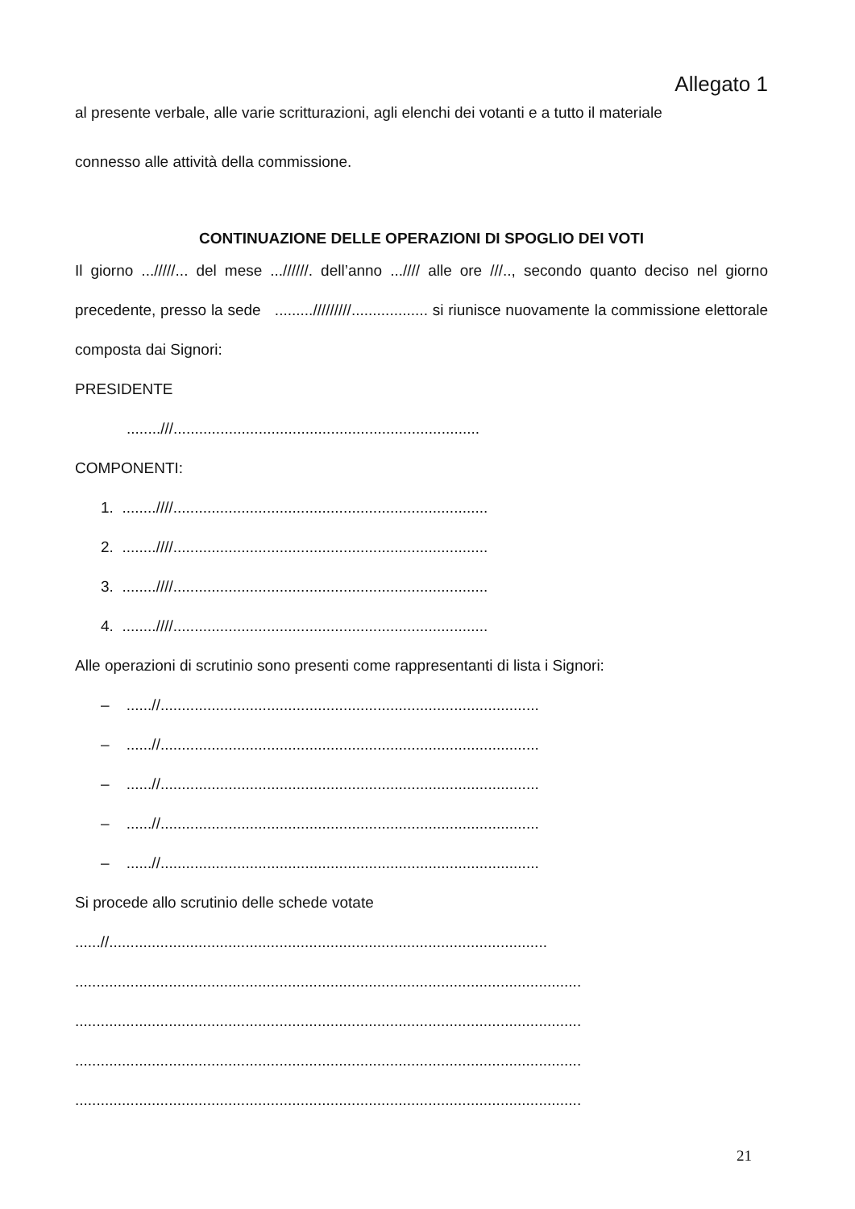Allegato 1
al presente verbale, alle varie scritturazioni, agli elenchi dei votanti e a tutto il materiale
connesso alle attività della commissione.
CONTINUAZIONE DELLE OPERAZIONI DI SPOGLIO DEI VOTI
Il giorno .../////... del mese ...//////. dell’anno ...//// alle ore ///.., secondo quanto deciso nel giorno precedente, presso la sede ........./////////.................. si riunisce nuovamente la commissione elettorale composta dai Signori:
PRESIDENTE
........///........................................................................
COMPONENTI:
1. ........////..........................................................................
2. ........////..........................................................................
3. ........////..........................................................................
4. ........////..........................................................................
Alle operazioni di scrutinio sono presenti come rappresentanti di lista i Signori:
– ......//.........................................................................................
– ......//.........................................................................................
– ......//.........................................................................................
– ......//.........................................................................................
– ......//.........................................................................................
Si procede allo scrutinio delle schede votate
......//.......................................................................................................
.......................................................................................................................
.......................................................................................................................
.......................................................................................................................
.......................................................................................................................
21